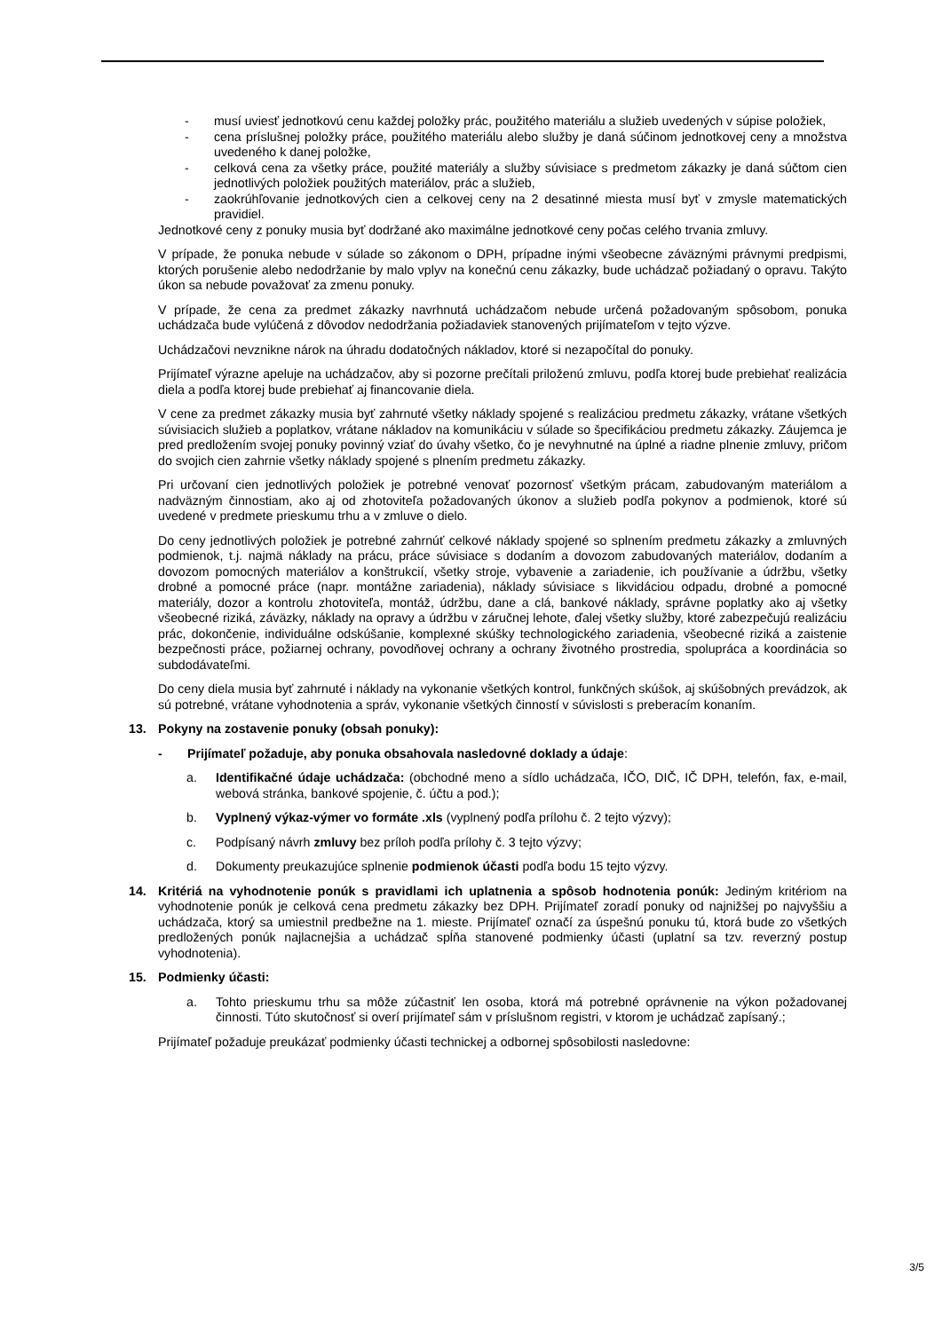- musí uviesť jednotkovú cenu každej položky prác, použitého materiálu a služieb uvedených v súpise položiek,
- cena príslušnej položky práce, použitého materiálu alebo služby je daná súčinom jednotkovej ceny a množstva uvedeného k danej položke,
- celková cena za všetky práce, použité materiály a služby súvisiace s predmetom zákazky je daná súčtom cien jednotlivých položiek použitých materiálov, prác a služieb,
- zaokrúhľovanie jednotkových cien a celkovej ceny na 2 desatinné miesta musí byť v zmysle matematických pravidiel.
Jednotkové ceny z ponuky musia byť dodržané ako maximálne jednotkové ceny počas celého trvania zmluvy.
V prípade, že ponuka nebude v súlade so zákonom o DPH, prípadne inými všeobecne záväznými právnymi predpismi, ktorých porušenie alebo nedodržanie by malo vplyv na konečnú cenu zákazky, bude uchádzač požiadaný o opravu. Takýto úkon sa nebude považovať za zmenu ponuky.
V prípade, že cena za predmet zákazky navrhnutá uchádzačom nebude určená požadovaným spôsobom, ponuka uchádzača bude vylúčená z dôvodov nedodržania požiadaviek stanovených prijímateľom v tejto výzve.
Uchádzačovi nevznikne nárok na úhradu dodatočných nákladov, ktoré si nezapočítal do ponuky.
Prijímateľ výrazne apeluje na uchádzačov, aby si pozorne prečítali priloženú zmluvu, podľa ktorej bude prebiehať realizácia diela a podľa ktorej bude prebiehať aj financovanie diela.
V cene za predmet zákazky musia byť zahrnuté všetky náklady spojené s realizáciou predmetu zákazky, vrátane všetkých súvisiacich služieb a poplatkov, vrátane nákladov na komunikáciu v súlade so špecifikáciou predmetu zákazky. Záujemca je pred predložením svojej ponuky povinný vziať do úvahy všetko, čo je nevyhnutné na úplné a riadne plnenie zmluvy, pričom do svojich cien zahrnie všetky náklady spojené s plnením predmetu zákazky.
Pri určovaní cien jednotlivých položiek je potrebné venovať pozornosť všetkým prácam, zabudovaným materiálom a nadväzným činnostiam, ako aj od zhotoviteľa požadovaných úkonov a služieb podľa pokynov a podmienok, ktoré sú uvedené v predmete prieskumu trhu a v zmluve o dielo.
Do ceny jednotlivých položiek je potrebné zahrnúť celkové náklady spojené so splnením predmetu zákazky a zmluvných podmienok, t.j. najmä náklady na prácu, práce súvisiace s dodaním a dovozom zabudovaných materiálov, dodaním a dovozom pomocných materiálov a konštrukcií, všetky stroje, vybavenie a zariadenie, ich používanie a údržbu, všetky drobné a pomocné práce (napr. montážne zariadenia), náklady súvisiace s likvidáciou odpadu, drobné a pomocné materiály, dozor a kontrolu zhotoviteľa, montáž, údržbu, dane a clá, bankové náklady, správne poplatky ako aj všetky všeobecné riziká, záväzky, náklady na opravy a údržbu v záručnej lehote, ďalej všetky služby, ktoré zabezpečujú realizáciu prác, dokončenie, individuálne odskúšanie, komplexné skúšky technologického zariadenia, všeobecné riziká a zaistenie bezpečnosti práce, požiarnej ochrany, povodňovej ochrany a ochrany životného prostredia, spolupráca a koordinácia so subdodávateľmi.
Do ceny diela musia byť zahrnuté i náklady na vykonanie všetkých kontrol, funkčných skúšok, aj skúšobných prevádzok, ak sú potrebné, vrátane vyhodnotenia a správ, vykonanie všetkých činností v súvislosti s preberacím konaním.
13. Pokyny na zostavenie ponuky (obsah ponuky):
- Prijímateľ požaduje, aby ponuka obsahovala nasledovné doklady a údaje:
a. Identifikačné údaje uchádzača: (obchodné meno a sídlo uchádzača, IČO, DIČ, IČ DPH, telefón, fax, e-mail, webová stránka, bankové spojenie, č. účtu a pod.);
b. Vyplnený výkaz-výmer vo formáte .xls (vyplnený podľa prílohu č. 2 tejto výzvy);
c. Podpísaný návrh zmluvy bez príloh podľa prílohy č. 3 tejto výzvy;
d. Dokumenty preukazujúce splnenie podmienok účasti podľa bodu 15 tejto výzvy.
14. Kritériá na vyhodnotenie ponúk s pravidlami ich uplatnenia a spôsob hodnotenia ponúk: Jediným kritériom na vyhodnotenie ponúk je celková cena predmetu zákazky bez DPH. Prijímateľ zoradí ponuky od najnižšej po najvyššiu a uchádzača, ktorý sa umiestnil predbežne na 1. mieste. Prijímateľ označí za úspešnú ponuku tú, ktorá bude zo všetkých predložených ponúk najlacnejšia a uchádzač spĺňa stanovené podmienky účasti (uplatní sa tzv. reverzný postup vyhodnotenia).
15. Podmienky účasti:
a. Tohto prieskumu trhu sa môže zúčastniť len osoba, ktorá má potrebné oprávnenie na výkon požadovanej činnosti. Túto skutočnosť si overí prijímateľ sám v príslušnom registri, v ktorom je uchádzač zapísaný.;
Prijímateľ požaduje preukázať podmienky účasti technickej a odbornej spôsobilosti nasledovne:
3/5